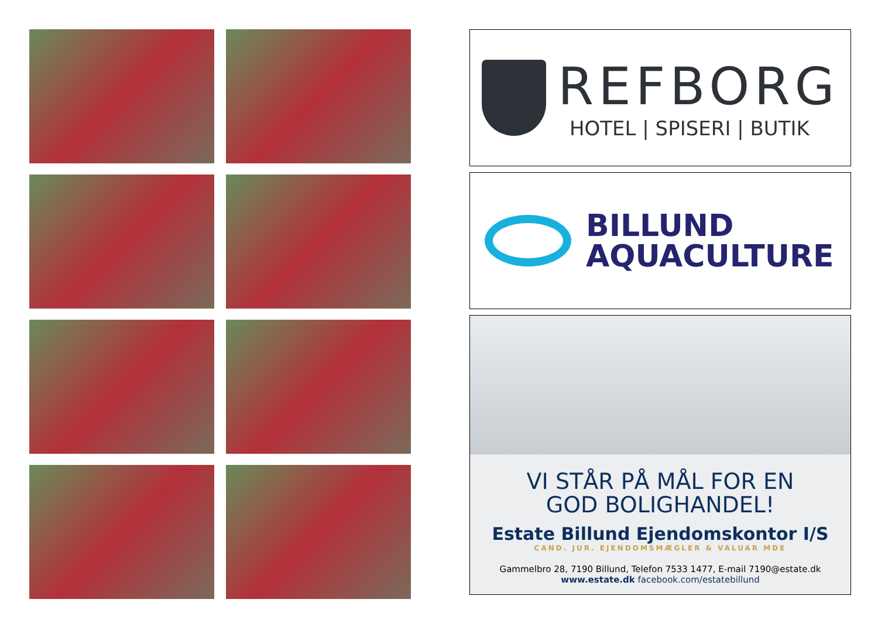REFBORG
HOTEL | SPISERI | BUTIK
BILLUND
AQUACULTURE
VI STÅR PÅ MÅL FOR EN
GOD BOLIGHANDEL!
Estate Billund Ejendomskontor I/S
CAND. JUR. EJENDOMSMÆGLER & VALUAR MDE
Gammelbro 28, 7190 Billund, Telefon 7533 1477, E-mail 7190@estate.dk
www.estate.dk facebook.com/estatebillund